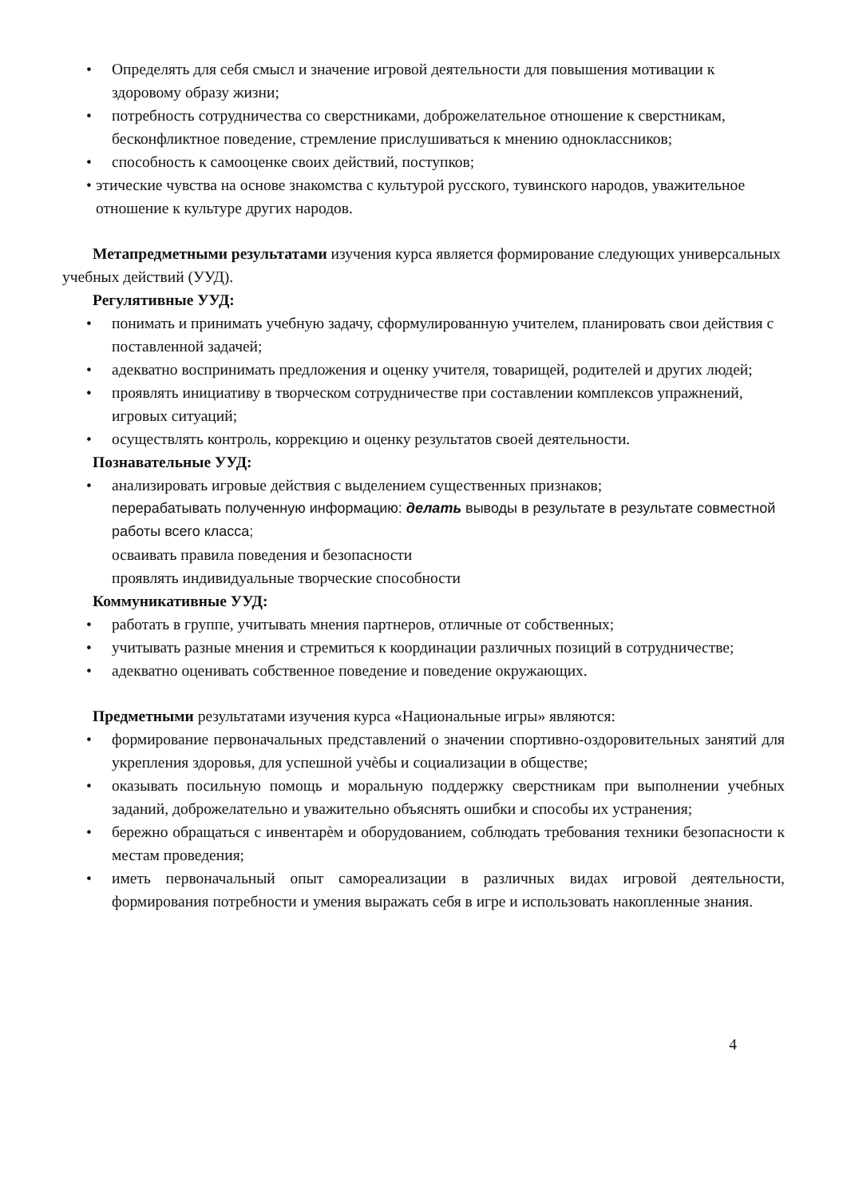• Определять для себя смысл и значение игровой деятельности для повышения мотивации к здоровому образу жизни;
• потребность сотрудничества со сверстниками, доброжелательное отношение к сверстникам, бесконфликтное поведение, стремление прислушиваться к мнению одноклассников;
• способность к самооценке своих действий, поступков;
• этические чувства на основе знакомства с культурой русского, тувинского народов, уважительное отношение к культуре других народов.
Метапредметными результатами изучения курса является формирование следующих универсальных учебных действий (УУД).
Регулятивные УУД:
• понимать и принимать учебную задачу, сформулированную учителем, планировать свои действия с поставленной задачей;
• адекватно воспринимать предложения и оценку учителя, товарищей, родителей и других людей;
• проявлять инициативу в творческом сотрудничестве при составлении комплексов упражнений, игровых ситуаций;
• осуществлять контроль, коррекцию и оценку результатов своей деятельности.
Познавательные УУД:
• анализировать игровые действия с выделением существенных признаков;
перерабатывать полученную информацию: делать выводы в результате в результате совместной работы всего класса;
осваивать правила поведения и безопасности
проявлять индивидуальные творческие способности
Коммуникативные УУД:
• работать в группе, учитывать мнения партнеров, отличные от собственных;
• учитывать разные мнения и стремиться к координации различных позиций в сотрудничестве;
• адекватно оценивать собственное поведение и поведение окружающих.
Предметными результатами изучения курса «Национальные игры» являются:
• формирование первоначальных представлений о значении спортивно-оздоровительных занятий для укрепления здоровья, для успешной учѐбы и социализации в обществе;
• оказывать посильную помощь и моральную поддержку сверстникам при выполнении учебных заданий, доброжелательно и уважительно объяснять ошибки и способы их устранения;
• бережно обращаться с инвентарѐм и оборудованием, соблюдать требования техники безопасности к местам проведения;
• иметь первоначальный опыт самореализации в различных видах игровой деятельности, формирования потребности и умения выражать себя в игре и использовать накопленные знания.
4